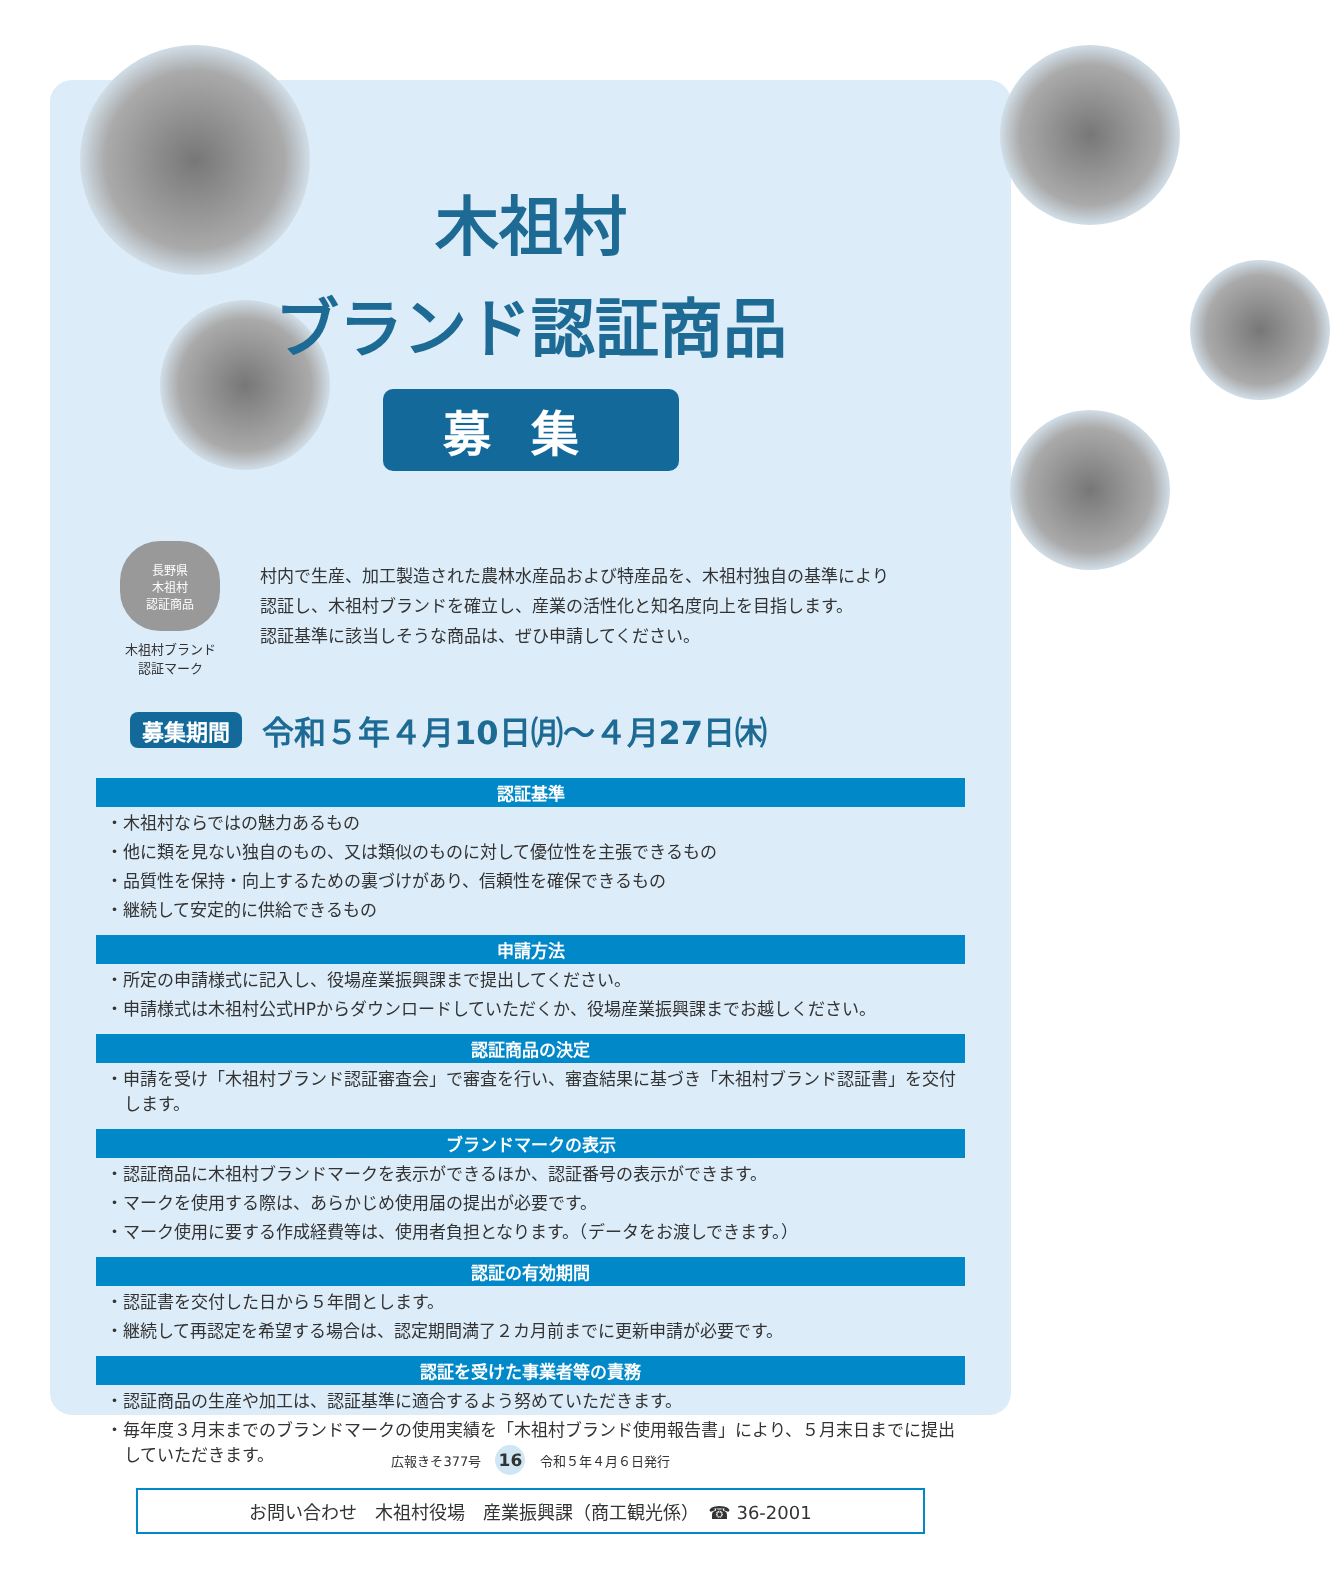木祖村
ブランド認証商品
募集
長野県
木祖村
認証商品
木祖村ブランド
認証マーク
村内で生産、加工製造された農林水産品および特産品を、木祖村独自の基準により
認証し、木祖村ブランドを確立し、産業の活性化と知名度向上を目指します。
認証基準に該当しそうな商品は、ぜひ申請してください。
募集期間 令和５年４月10日㈪～４月27日㈭
認証基準
・木祖村ならではの魅力あるもの
・他に類を見ない独自のもの、又は類似のものに対して優位性を主張できるもの
・品質性を保持・向上するための裏づけがあり、信頼性を確保できるもの
・継続して安定的に供給できるもの
申請方法
・所定の申請様式に記入し、役場産業振興課まで提出してください。
・申請様式は木祖村公式HPからダウンロードしていただくか、役場産業振興課までお越しください。
認証商品の決定
・申請を受け「木祖村ブランド認証審査会」で審査を行い、審査結果に基づき「木祖村ブランド認証書」を交付します。
ブランドマークの表示
・認証商品に木祖村ブランドマークを表示ができるほか、認証番号の表示ができます。
・マークを使用する際は、あらかじめ使用届の提出が必要です。
・マーク使用に要する作成経費等は、使用者負担となります。（データをお渡しできます。）
認証の有効期間
・認証書を交付した日から５年間とします。
・継続して再認定を希望する場合は、認定期間満了２カ月前までに更新申請が必要です。
認証を受けた事業者等の責務
・認証商品の生産や加工は、認証基準に適合するよう努めていただきます。
・毎年度３月末までのブランドマークの使用実績を「木祖村ブランド使用報告書」により、５月末日までに提出していただきます。
お問い合わせ　木祖村役場　産業振興課（商工観光係）　☎ 36-2001
広報きそ377号 16 令和５年４月６日発行